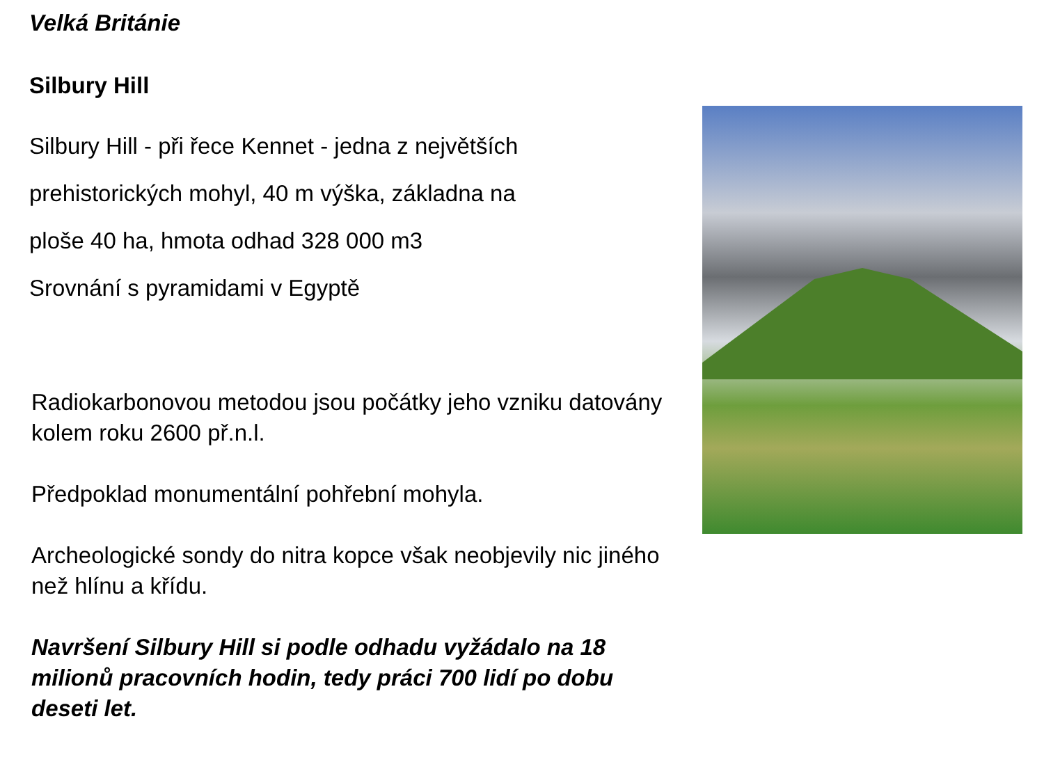Velká Británie
Silbury Hill
Silbury Hill - při řece Kennet - jedna z největších
prehistorických mohyl, 40 m výška, základna na
ploše 40 ha, hmota odhad 328 000 m3
Srovnání s pyramidami v Egyptě
Radiokarbonovou metodou jsou počátky jeho vzniku datovány kolem roku 2600 př.n.l.
Předpoklad monumentální pohřební mohyla.
Archeologické sondy do nitra kopce však neobjevily nic jiného než hlínu a křídu.
Navršení Silbury Hill si podle odhadu vyžádalo na 18 milionů pracovních hodin, tedy práci 700 lidí po dobu deseti let.